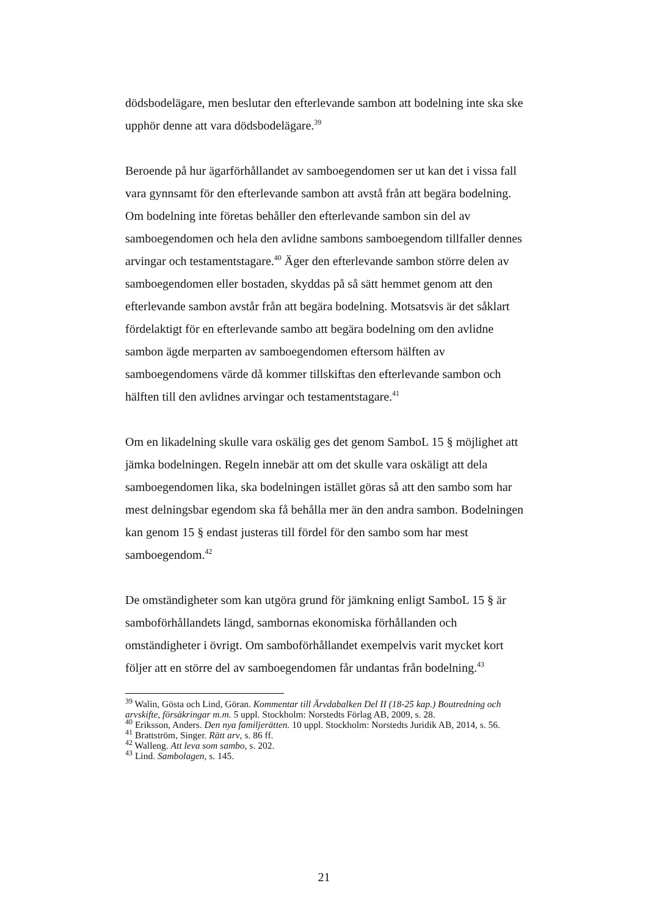dödsbodelägare, men beslutar den efterlevande sambon att bodelning inte ska ske upphör denne att vara dödsbodelägare.<sup>39</sup>
Beroende på hur ägarförhållandet av samboegendomen ser ut kan det i vissa fall vara gynnsamt för den efterlevande sambon att avstå från att begära bodelning. Om bodelning inte företas behåller den efterlevande sambon sin del av samboegendomen och hela den avlidne sambons samboegendom tillfaller dennes arvingar och testamentstagare.<sup>40</sup> Äger den efterlevande sambon större delen av samboegendomen eller bostaden, skyddas på så sätt hemmet genom att den efterlevande sambon avstår från att begära bodelning. Motsatsvis är det såklart fördelaktigt för en efterlevande sambo att begära bodelning om den avlidne sambon ägde merparten av samboegendomen eftersom hälften av samboegendomens värde då kommer tillskiftas den efterlevande sambon och hälften till den avlidnes arvingar och testamentstagare.<sup>41</sup>
Om en likadelning skulle vara oskälig ges det genom SamboL 15 § möjlighet att jämka bodelningen. Regeln innebär att om det skulle vara oskäligt att dela samboegendomen lika, ska bodelningen istället göras så att den sambo som har mest delningsbar egendom ska få behålla mer än den andra sambon. Bodelningen kan genom 15 § endast justeras till fördel för den sambo som har mest samboegendom.<sup>42</sup>
De omständigheter som kan utgöra grund för jämkning enligt SamboL 15 § är samboförhållandets längd, sambornas ekonomiska förhållanden och omständigheter i övrigt. Om samboförhållandet exempelvis varit mycket kort följer att en större del av samboegendomen får undantas från bodelning.<sup>43</sup>
<sup>39</sup> Walin, Gösta och Lind, Göran. Kommentar till Ärvdabalken Del II (18-25 kap.) Boutredning och arvskifte, försäkringar m.m. 5 uppl. Stockholm: Norstedts Förlag AB, 2009, s. 28.
<sup>40</sup> Eriksson, Anders. Den nya familjerätten. 10 uppl. Stockholm: Norstedts Juridik AB, 2014, s. 56.
<sup>41</sup> Brattström, Singer. Rätt arv, s. 86 ff.
<sup>42</sup> Walleng. Att leva som sambo, s. 202.
<sup>43</sup> Lind. Sambolagen, s. 145.
21